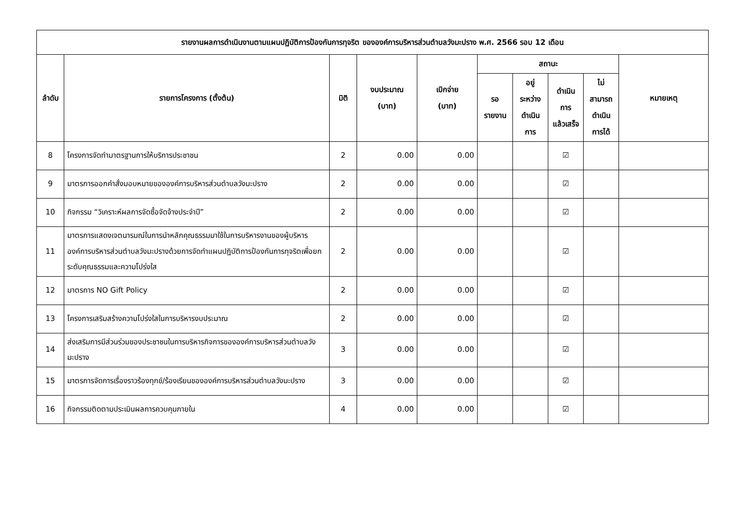| รายงานผลการดำเนินงานตามแผนปฏิบัติการป้องกันการทุจริต ขององค์การบริหารส่วนตำบลวังมะปราง พ.ศ. 2566 รอบ 12 เดือน | | | | | | | | | |
| --- | --- | --- | --- | --- | --- | --- | --- | --- | --- |
| ลำดับ | รายการโครงการ (ตั้งต้น) | มิติ | งบประมาณ (บาท) | เบิกจ่าย (บาท) | สถานะ | | | | หมายเหตุ |
| | | | | | รอ รายงาน | อยู่ ระหว่าง ดำเนิน การ | ดำเนิน การ แล้วเสร็จ | ไม่ สามารถ ดำเนิน การได้ | |
| 8 | โครงการจัดทำมาตรฐานการให้บริการประชาชน | 2 | 0.00 | 0.00 | | | ☑ | | |
| 9 | มาตรการออกคำสั่งมอบหมายขององค์การบริหารส่วนตำบลวังมะปราง | 2 | 0.00 | 0.00 | | | ☑ | | |
| 10 | กิจกรรม “วิเคราะห์ผลการจัดซื้อจัดจ้างประจำปี” | 2 | 0.00 | 0.00 | | | ☑ | | |
| 11 | มาตรการแสดงเจตนารมณ์ในการนำหลักคุณธรรมมาใช้ในการบริหารงานของผู้บริหารองค์การบริหารส่วนตำบลวังมะปรางด้วยการจัดทำแผนปฏิบัติการป้องกันการทุจริตเพื่อยกระดับคุณธรรมและความโปร่งใส | 2 | 0.00 | 0.00 | | | ☑ | | |
| 12 | มาตรการ NO Gift Policy | 2 | 0.00 | 0.00 | | | ☑ | | |
| 13 | โครงการเสริมสร้างความโปร่งใสในการบริหารงบประมาณ | 2 | 0.00 | 0.00 | | | ☑ | | |
| 14 | ส่งเสริมการมีส่วนร่วมของประชาชนในการบริหารกิจการขององค์การบริหารส่วนตำบลวังมะปราง | 3 | 0.00 | 0.00 | | | ☑ | | |
| 15 | มาตรการจัดการเรื่องราวร้องทุกข์/ร้องเรียนขององค์การบริหารส่วนตำบลวังมะปราง | 3 | 0.00 | 0.00 | | | ☑ | | |
| 16 | กิจกรรมติดตามประเมินผลการควบคุมภายใน | 4 | 0.00 | 0.00 | | | ☑ | | |